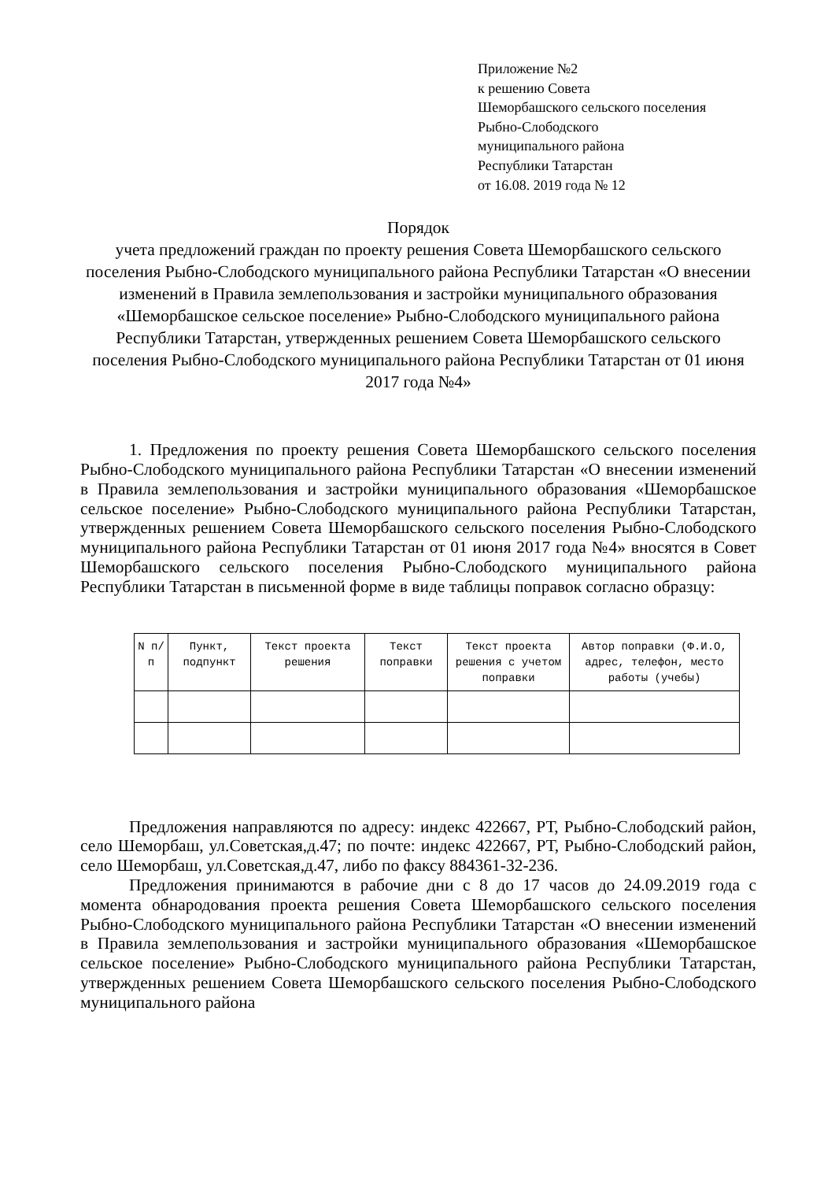Приложение №2
к решению Совета
Шеморбашского сельского поселения
Рыбно-Слободского
муниципального района
Республики Татарстан
от 16.08. 2019 года № 12
Порядок
учета предложений граждан по проекту решения Совета Шеморбашского сельского поселения Рыбно-Слободского муниципального района Республики Татарстан «О внесении изменений в Правила землепользования и застройки муниципального образования «Шеморбашское сельское поселение» Рыбно-Слободского муниципального района Республики Татарстан, утвержденных решением Совета Шеморбашского сельского поселения Рыбно-Слободского муниципального района Республики Татарстан от 01 июня 2017 года №4»
1. Предложения по проекту решения Совета Шеморбашского сельского поселения Рыбно-Слободского муниципального района Республики Татарстан «О внесении изменений в Правила землепользования и застройки муниципального образования «Шеморбашское сельское поселение» Рыбно-Слободского муниципального района Республики Татарстан, утвержденных решением Совета Шеморбашского сельского поселения Рыбно-Слободского муниципального района Республики Татарстан от 01 июня 2017 года №4» вносятся в Совет Шеморбашского сельского поселения Рыбно-Слободского муниципального района Республики Татарстан в письменной форме в виде таблицы поправок согласно образцу:
| N п/п | Пункт, подпункт | Текст проекта решения | Текст поправки | Текст проекта решения с учетом поправки | Автор поправки (Ф.И.О, адрес, телефон, место работы (учебы) |
| --- | --- | --- | --- | --- | --- |
Предложения направляются по адресу: индекс 422667, РТ, Рыбно-Слободский район, село Шеморбаш, ул.Советская,д.47; по почте: индекс 422667, РТ, Рыбно-Слободский район, село Шеморбаш, ул.Советская,д.47, либо по факсу 884361-32-236.
Предложения принимаются в рабочие дни с 8 до 17 часов до 24.09.2019 года с момента обнародования проекта решения Совета Шеморбашского сельского поселения Рыбно-Слободского муниципального района Республики Татарстан «О внесении изменений в Правила землепользования и застройки муниципального образования «Шеморбашское сельское поселение» Рыбно-Слободского муниципального района Республики Татарстан, утвержденных решением Совета Шеморбашского сельского поселения Рыбно-Слободского муниципального района